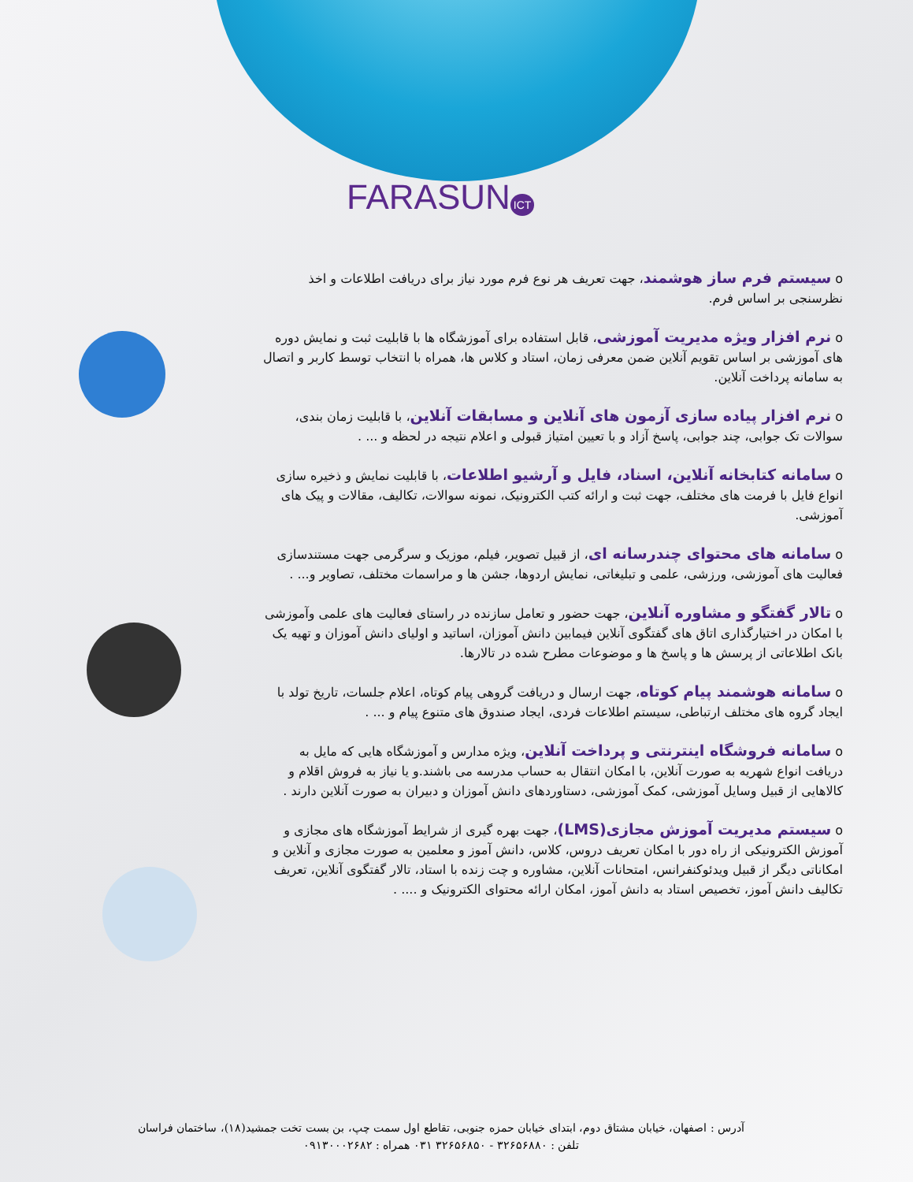FARASUN ICT
o سیستم فرم ساز هوشمند، جهت تعریف هر نوع فرم مورد نیاز برای دریافت اطلاعات و اخذ نظرسنجی بر اساس فرم.
o نرم افزار ویژه مدیریت آموزشی، قابل استفاده برای آموزشگاه ها با قابلیت ثبت و نمایش دوره های آموزشی بر اساس تقویم آنلاین ضمن معرفی زمان، استاد و کلاس ها، همراه با انتخاب توسط کاربر و اتصال به سامانه پرداخت آنلاین.
o نرم افزار پیاده سازی آزمون های آنلاین و مسابقات آنلاین، با قابلیت زمان بندی، سوالات تک جوابی، چند جوابی، پاسخ آزاد و با تعیین امتیاز قبولی و اعلام نتیجه در لحظه و ... .
o سامانه کتابخانه آنلاین، اسناد، فایل و آرشیو اطلاعات، با قابلیت نمایش و ذخیره سازی انواع فایل با فرمت های مختلف، جهت ثبت و ارائه کتب الکترونیک، نمونه سوالات، تکالیف، مقالات و پیک های آموزشی.
o سامانه های محتوای چندرسانه ای، از قبیل تصویر، فیلم، موزیک و سرگرمی جهت مستندسازی فعالیت های آموزشی، ورزشی، علمی و تبلیغاتی، نمایش اردوها، جشن ها و مراسمات مختلف، تصاویر و... .
o تالار گفتگو و مشاوره آنلاین، جهت حضور و تعامل سازنده در راستای فعالیت های علمی وآموزشی با امکان در اختیارگذاری اتاق های گفتگوی آنلاین فیمابین دانش آموزان، اساتید و اولیای دانش آموزان و تهیه یک بانک اطلاعاتی از پرسش ها و پاسخ ها و موضوعات مطرح شده در تالارها.
o سامانه هوشمند پیام کوتاه، جهت ارسال و دریافت گروهی پیام کوتاه، اعلام جلسات، تاریخ تولد با ایجاد گروه های مختلف ارتباطی، سیستم اطلاعات فردی، ایجاد صندوق های متنوع پیام و ... .
o سامانه فروشگاه اینترنتی و پرداخت آنلاین، ویژه مدارس و آموزشگاه هایی که مایل به دریافت انواع شهریه به صورت آنلاین، با امکان انتقال به حساب مدرسه می باشند.و یا نیاز به فروش اقلام و کالاهایی از قبیل وسایل آموزشی، کمک آموزشی، دستاوردهای دانش آموزان و دبیران به صورت آنلاین دارند .
o سیستم مدیریت آموزش مجازی(LMS)، جهت بهره گیری از شرایط آموزشگاه های مجازی و آموزش الکترونیکی از راه دور با امکان تعریف دروس، کلاس، دانش آموز و معلمین به صورت مجازی و آنلاین و امکاناتی دیگر از قبیل ویدئوکنفرانس، امتحانات آنلاین، مشاوره و چت زنده با استاد، تالار گفتگوی آنلاین، تعریف تکالیف دانش آموز، تخصیص استاد به دانش آموز، امکان ارائه محتوای الکترونیک و .... .
آدرس : اصفهان، خیابان مشتاق دوم، ابتدای خیابان حمزه جنوبی، تقاطع اول سمت چپ، بن بست تخت جمشید(۱۸)، ساختمان فراسان
تلفن : ۳۲۶۵۶۸۸۰ - ۳۲۶۵۶۸۵۰ ۰۳۱ همراه : ۰۹۱۳۰۰۰۲۶۸۲